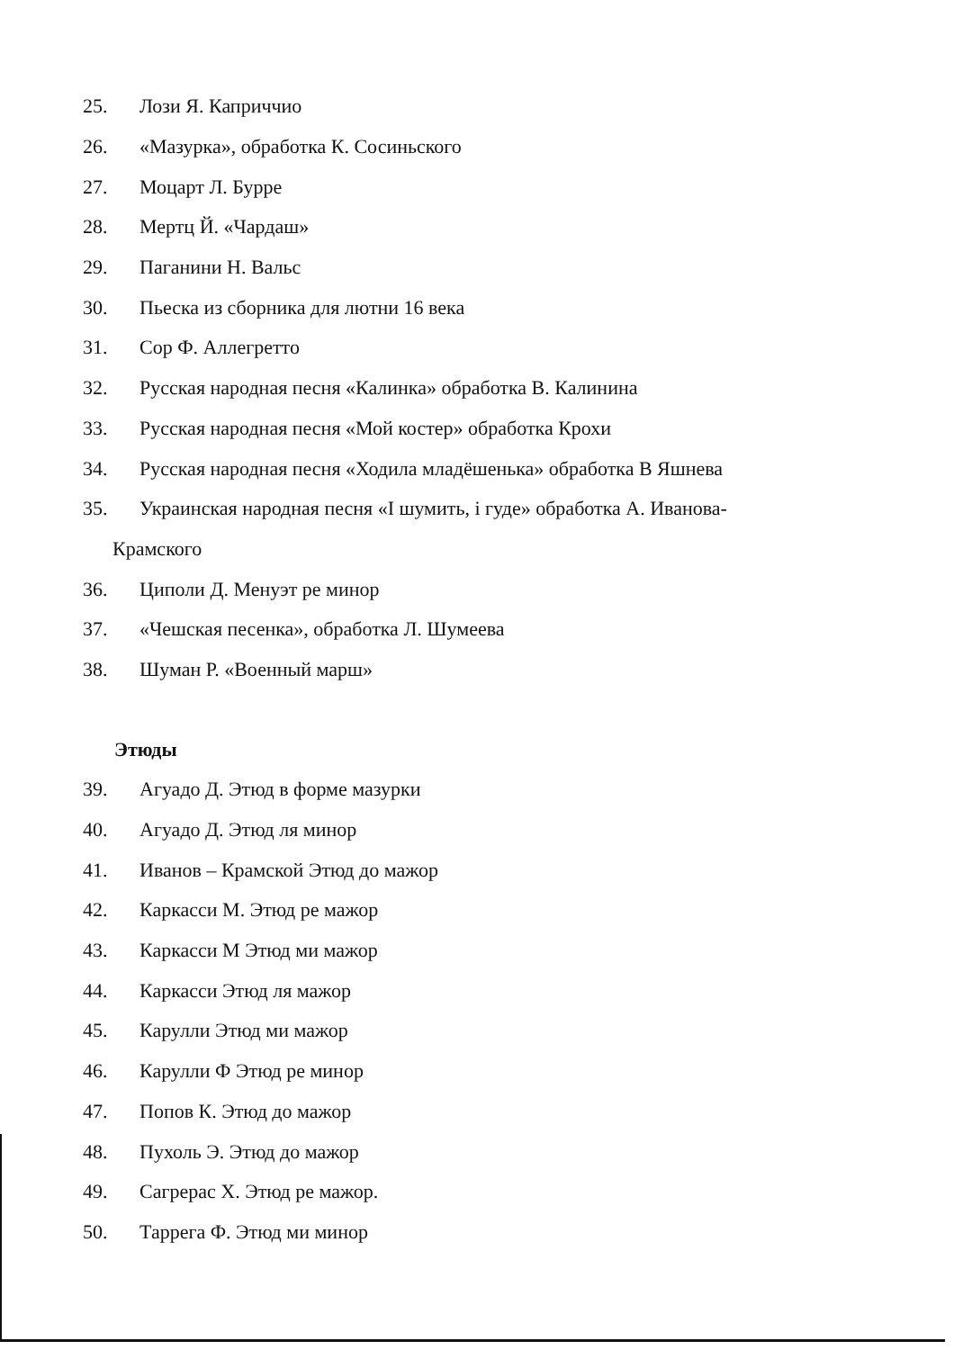25. Лози Я. Каприччио
26. «Мазурка», обработка К. Сосиньского
27. Моцарт Л. Бурре
28. Мертц Й. «Чардаш»
29. Паганини Н. Вальс
30. Пьеска из сборника для лютни 16 века
31. Сор Ф. Аллегретто
32. Русская народная песня «Калинка» обработка В. Калинина
33. Русская народная песня «Мой костер» обработка Крохи
34. Русская народная песня «Ходила младёшенька» обработка В Яшнева
35. Украинская народная песня «I шумить, i гуде» обработка А. Иванова-
Крамского
36. Циполи Д. Менуэт ре минор
37. «Чешская песенка», обработка Л. Шумеева
38. Шуман Р. «Военный марш»
Этюды
39. Агуадо Д. Этюд в форме мазурки
40. Агуадо Д. Этюд ля минор
41. Иванов – Крамской Этюд до мажор
42. Каркасси М. Этюд ре мажор
43. Каркасси М Этюд ми мажор
44. Каркасси Этюд ля мажор
45. Карулли Этюд ми мажор
46. Карулли Ф Этюд ре минор
47. Попов К. Этюд до мажор
48. Пухоль Э. Этюд до мажор
49. Сагрерас Х. Этюд ре мажор.
50. Таррега Ф. Этюд ми минор